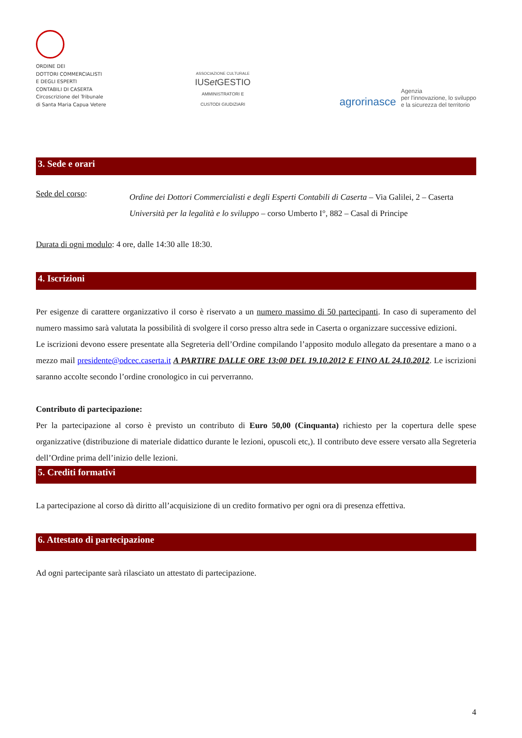ORDINE DEI
DOTTORI COMMERCIALISTI
E DEGLI ESPERTI
CONTABILI DI CASERTA
Circoscrizione del Tribunale
di Santa Maria Capua Vetere
ASSOCIAZIONE CULTURALE
IUSet GESTIO
AMMINISTRATORI E
CUSTODI GIUDIZIARI
agrorinasce Agenzia
per l'innovazione, lo sviluppo
e la sicurezza del territorio
3. Sede e orari
Sede del corso:
Ordine dei Dottori Commercialisti e degli Esperti Contabili di Caserta – Via Galilei, 2 – Caserta
Università per la legalità e lo sviluppo – corso Umberto I°, 882 – Casal di Principe
Durata di ogni modulo: 4 ore, dalle 14:30 alle 18:30.
4. Iscrizioni
Per esigenze di carattere organizzativo il corso è riservato a un numero massimo di 50 partecipanti. In caso di superamento del numero massimo sarà valutata la possibilità di svolgere il corso presso altra sede in Caserta o organizzare successive edizioni.
Le iscrizioni devono essere presentate alla Segreteria dell’Ordine compilando l’apposito modulo allegato da presentare a mano o a mezzo mail presidente@odcec.caserta.it A PARTIRE DALLE ORE 13:00 DEL 19.10.2012 E FINO AL 24.10.2012. Le iscrizioni saranno accolte secondo l’ordine cronologico in cui perverranno.
Contributo di partecipazione:
Per la partecipazione al corso è previsto un contributo di Euro 50,00 (Cinquanta) richiesto per la copertura delle spese organizzative (distribuzione di materiale didattico durante le lezioni, opuscoli etc,). Il contributo deve essere versato alla Segreteria dell’Ordine prima dell’inizio delle lezioni.
5. Crediti formativi
La partecipazione al corso dà diritto all’acquisizione di un credito formativo per ogni ora di presenza effettiva.
6. Attestato di partecipazione
Ad ogni partecipante sarà rilasciato un attestato di partecipazione.
4